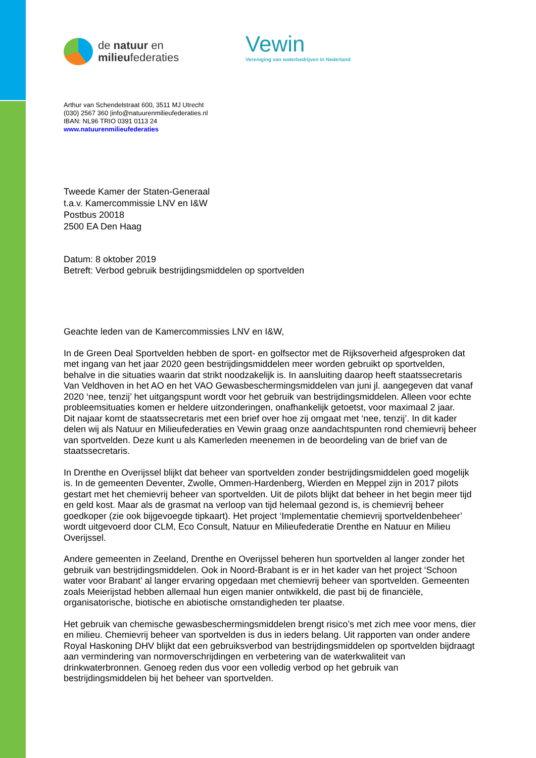de natuur en
milieufederaties
Vewin
Vereniging van waterbedrijven in Nederland
Arthur van Schendelstraat 600, 3511 MJ Utrecht
(030) 2567 360 |info@natuurenmilieufederaties.nl
IBAN: NL96 TRIO 0391 0113 24
www.natuurenmilieufederaties
Tweede Kamer der Staten-Generaal
t.a.v. Kamercommissie LNV en I&W
Postbus 20018
2500 EA Den Haag
Datum: 8 oktober 2019
Betreft: Verbod gebruik bestrijdingsmiddelen op sportvelden
Geachte leden van de Kamercommissies LNV en I&W,
In de Green Deal Sportvelden hebben de sport- en golfsector met de Rijksoverheid afgesproken dat met ingang van het jaar 2020 geen bestrijdingsmiddelen meer worden gebruikt op sportvelden, behalve in die situaties waarin dat strikt noodzakelijk is. In aansluiting daarop heeft staatssecretaris Van Veldhoven in het AO en het VAO Gewasbeschermingsmiddelen van juni jl. aangegeven dat vanaf 2020 ‘nee, tenzij’ het uitgangspunt wordt voor het gebruik van bestrijdingsmiddelen. Alleen voor echte probleemsituaties komen er heldere uitzonderingen, onafhankelijk getoetst, voor maximaal 2 jaar.
Dit najaar komt de staatssecretaris met een brief over hoe zij omgaat met ‘nee, tenzij’. In dit kader delen wij als Natuur en Milieufederaties en Vewin graag onze aandachtspunten rond chemievrij beheer van sportvelden. Deze kunt u als Kamerleden meenemen in de beoordeling van de brief van de staatssecretaris.
In Drenthe en Overijssel blijkt dat beheer van sportvelden zonder bestrijdingsmiddelen goed mogelijk is. In de gemeenten Deventer, Zwolle, Ommen-Hardenberg, Wierden en Meppel zijn in 2017 pilots gestart met het chemievrij beheer van sportvelden. Uit de pilots blijkt dat beheer in het begin meer tijd en geld kost. Maar als de grasmat na verloop van tijd helemaal gezond is, is chemievrij beheer goedkoper (zie ook bijgevoegde tipkaart). Het project ‘Implementatie chemievrij sportveldenbeheer’ wordt uitgevoerd door CLM, Eco Consult, Natuur en Milieufederatie Drenthe en Natuur en Milieu Overijssel.
Andere gemeenten in Zeeland, Drenthe en Overijssel beheren hun sportvelden al langer zonder het gebruik van bestrijdingsmiddelen. Ook in Noord-Brabant is er in het kader van het project ‘Schoon water voor Brabant’ al langer ervaring opgedaan met chemievrij beheer van sportvelden. Gemeenten zoals Meierijstad hebben allemaal hun eigen manier ontwikkeld, die past bij de financiële, organisatorische, biotische en abiotische omstandigheden ter plaatse.
Het gebruik van chemische gewasbeschermingsmiddelen brengt risico’s met zich mee voor mens, dier en milieu. Chemievrij beheer van sportvelden is dus in ieders belang. Uit rapporten van onder andere Royal Haskoning DHV blijkt dat een gebruiksverbod van bestrijdingsmiddelen op sportvelden bijdraagt aan vermindering van normoverschrijdingen en verbetering van de waterkwaliteit van drinkwaterbronnen. Genoeg reden dus voor een volledig verbod op het gebruik van bestrijdingsmiddelen bij het beheer van sportvelden.